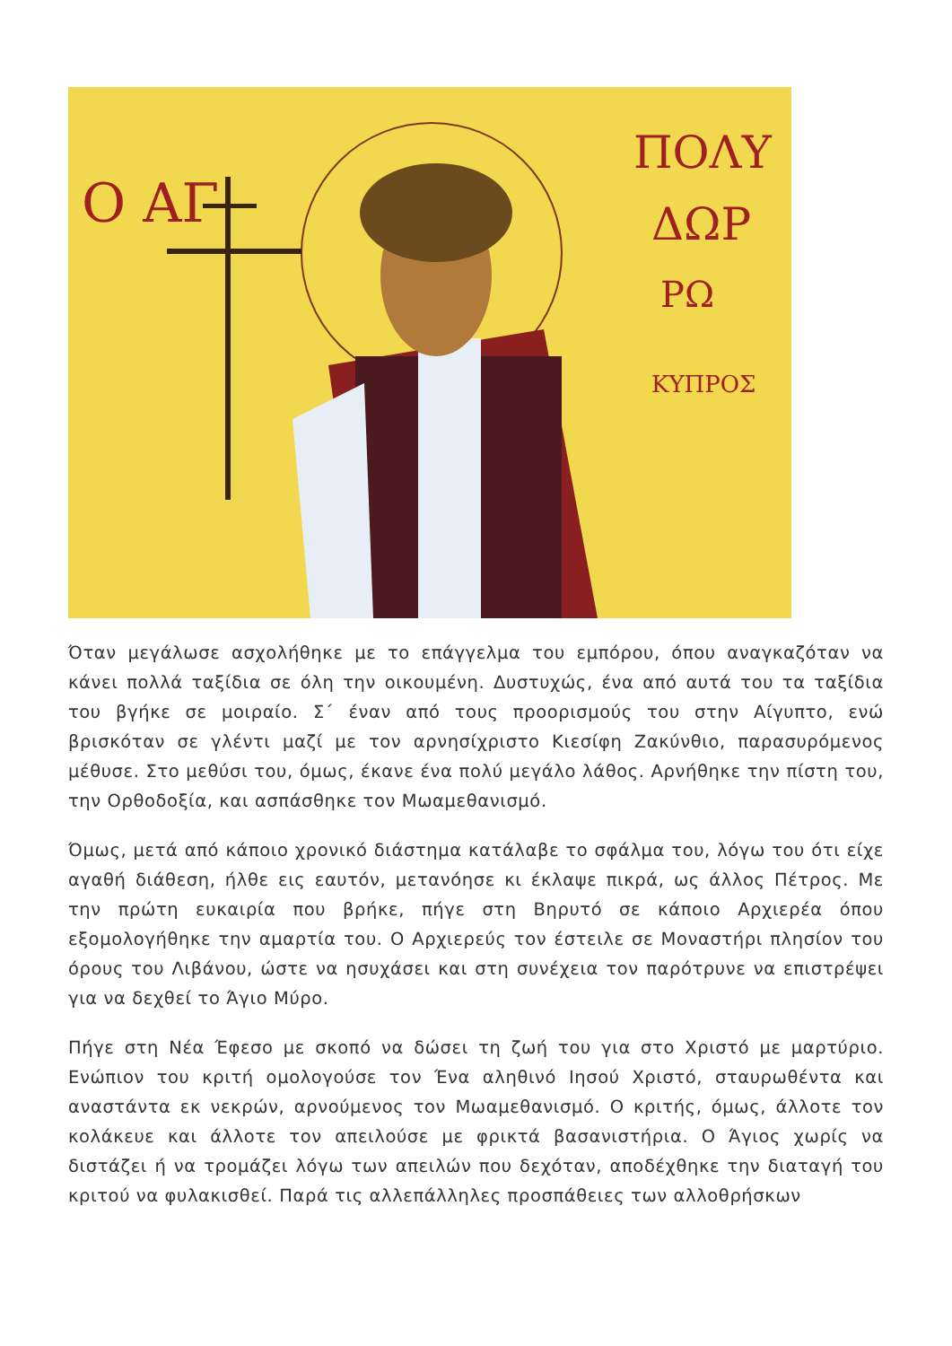Ο ΑΓ
ΠΟΛΥ
ΔΩΡ
ΡΩ
ΚΥΠΡΟΣ
Όταν μεγάλωσε ασχολήθηκε με το επάγγελμα του εμπόρου, όπου αναγκαζόταν να κάνει πολλά ταξίδια σε όλη την οικουμένη. Δυστυχώς, ένα από αυτά του τα ταξίδια του βγήκε σε μοιραίο. Σ΄ έναν από τους προορισμούς του στην Αίγυπτο, ενώ βρισκόταν σε γλέντι μαζί με τον αρνησίχριστο Κιεσίφη Ζακύνθιο, παρασυρόμενος μέθυσε. Στο μεθύσι του, όμως, έκανε ένα πολύ μεγάλο λάθος. Αρνήθηκε την πίστη του, την Ορθοδοξία, και ασπάσθηκε τον Μωαμεθανισμό.
Όμως, μετά από κάποιο χρονικό διάστημα κατάλαβε το σφάλμα του, λόγω του ότι είχε αγαθή διάθεση, ήλθε εις εαυτόν, μετανόησε κι έκλαψε πικρά, ως άλλος Πέτρος. Με την πρώτη ευκαιρία που βρήκε, πήγε στη Βηρυτό σε κάποιο Αρχιερέα όπου εξομολογήθηκε την αμαρτία του. Ο Αρχιερεύς τον έστειλε σε Μοναστήρι πλησίον του όρους του Λιβάνου, ώστε να ησυχάσει και στη συνέχεια τον παρότρυνε να επιστρέψει για να δεχθεί το Άγιο Μύρο.
Πήγε στη Νέα Έφεσο με σκοπό να δώσει τη ζωή του για στο Χριστό με μαρτύριο. Ενώπιον του κριτή ομολογούσε τον Ένα αληθινό Ιησού Χριστό, σταυρωθέντα και αναστάντα εκ νεκρών, αρνούμενος τον Μωαμεθανισμό. Ο κριτής, όμως, άλλοτε τον κολάκευε και άλλοτε τον απειλούσε με φρικτά βασανιστήρια. Ο Άγιος χωρίς να διστάζει ή να τρομάζει λόγω των απειλών που δεχόταν, αποδέχθηκε την διαταγή του κριτού να φυλακισθεί. Παρά τις αλλεπάλληλες προσπάθειες των αλλοθρήσκων